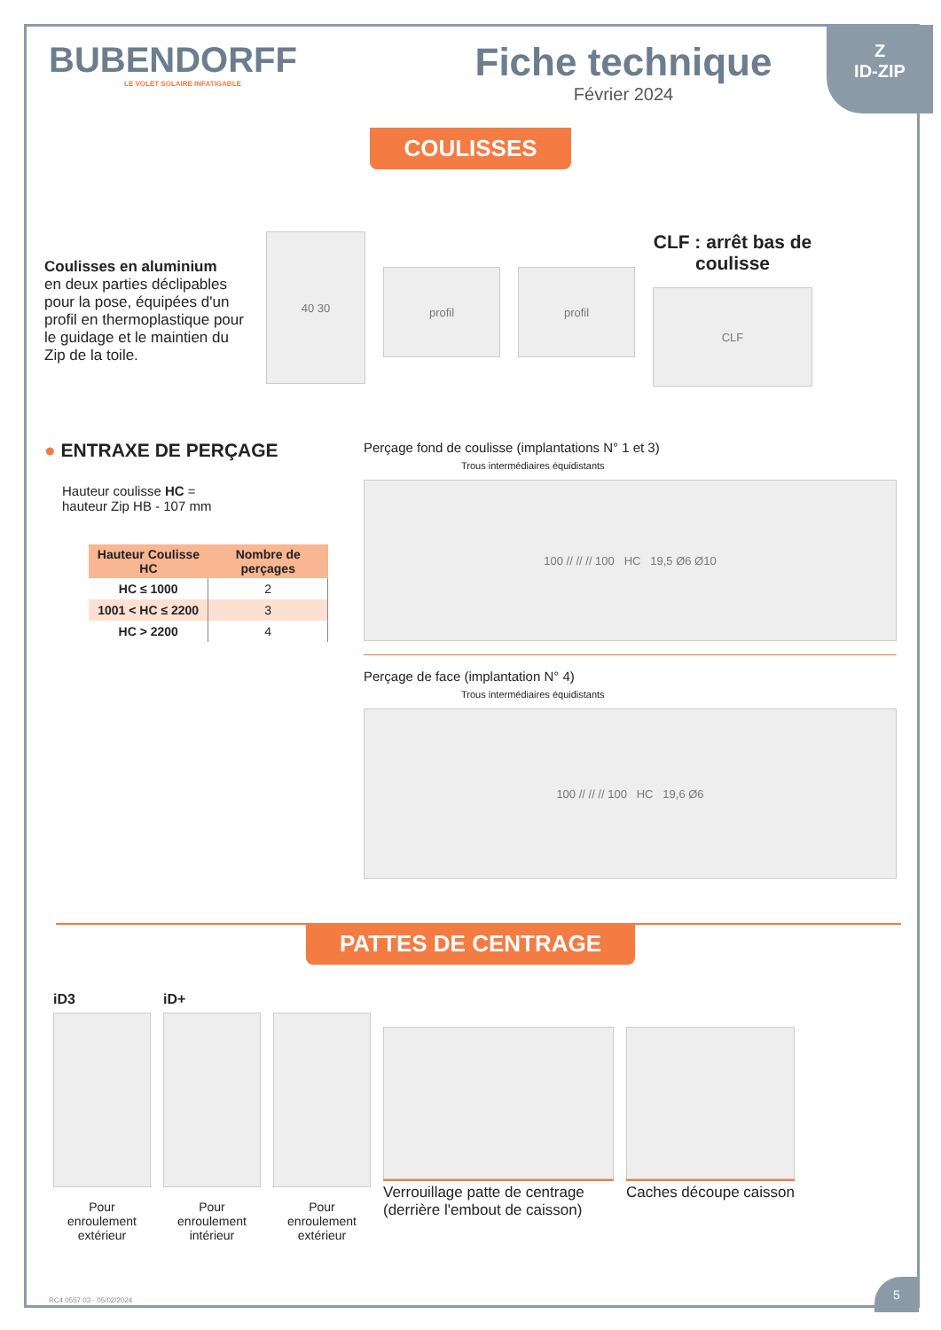Z
ID-ZIP
BUBENDORFF
LE VOLET SOLAIRE INFATIGABLE
Fiche technique
Février 2024
COULISSES
Coulisses en aluminium
en deux parties déclipables pour la pose, équipées d'un profil en thermoplastique pour le guidage et le maintien du Zip de la toile.
40 30
profil profil
CLF : arrêt bas de coulisse
CLF
● ENTRAXE DE PERÇAGE
Hauteur coulisse HC =
hauteur Zip HB - 107 mm
| Hauteur Coulisse HC | Nombre de perçages |
| --- | --- |
| HC ≤ 1000 | 2 |
| 1001 < HC ≤ 2200 | 3 |
| HC > 2200 | 4 |
Perçage fond de coulisse (implantations N° 1 et 3)
Trous intermédiaires équidistants
100 // // // 100 HC 19,5 Ø6 Ø10
Perçage de face (implantation N° 4)
Trous intermédiaires équidistants
100 // // // 100 HC 19,6 Ø6
PATTES DE CENTRAGE
iD3
Pour enroulement extérieur
iD+
Pour enroulement intérieur
Pour enroulement extérieur
Verrouillage patte de centrage (derrière l'embout de caisson)
Caches découpe caisson
RC4 0557 03 - 05/02/2024
5